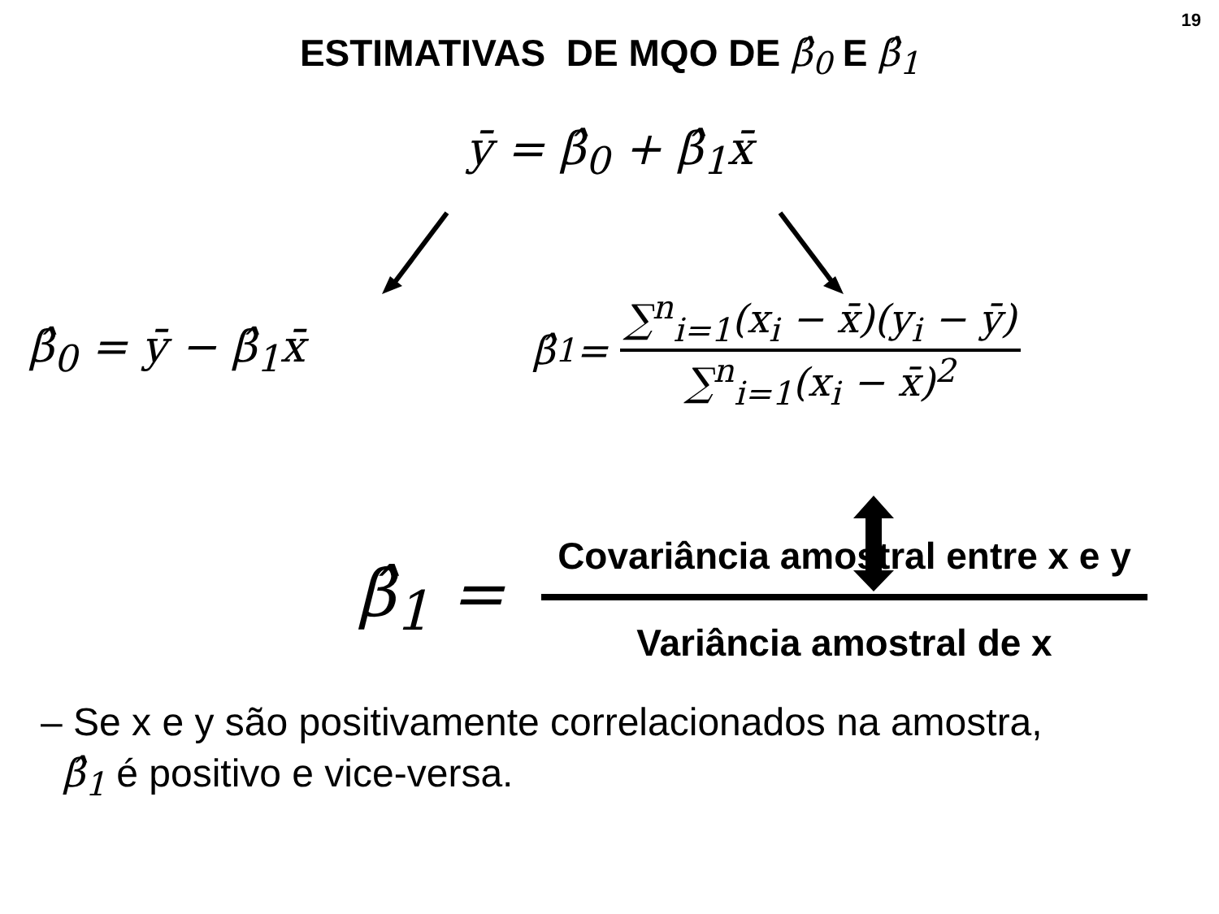19
ESTIMATIVAS DE MQO DE β̂<sub>0</sub> E β̂<sub>1</sub>
ȳ = β̂<sub>0</sub> + β̂<sub>1</sub>x̄
β̂<sub>0</sub> = ȳ − β̂<sub>1</sub>x̄
β̂<sub>1</sub> = ∑<sup>n</sup><sub>i=1</sub>(x<sub>i</sub> − x̄)(y<sub>i</sub> − ȳ) ∑<sup>n</sup><sub>i=1</sub>(x<sub>i</sub> − x̄)<sup>2</sup>
β̂<sub>1</sub> = Covariância amostral entre x e y Variância amostral de x
– Se x e y são positivamente correlacionados na amostra,
β̂<sub>1</sub> é positivo e vice-versa.